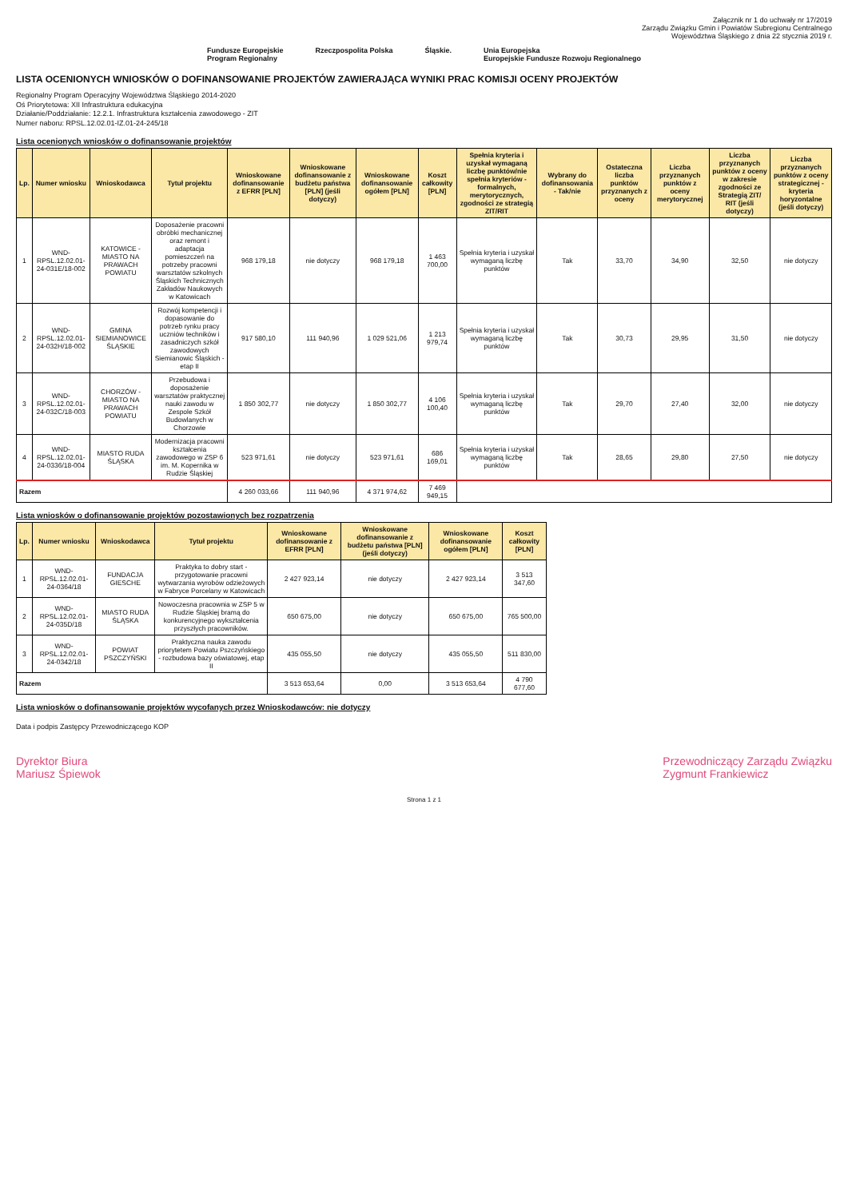Załącznik nr 1 do uchwały nr 17/2019
Zarządu Związku Gmin i Powiatów Subregionu Centralnego
Województwa Śląskiego z dnia 22 stycznia 2019 r.
Fundusze Europejskie
Program Regionalny Rzeczpospolita Polska Śląskie. Unia Europejska
Europejskie Fundusze Rozwoju Regionalnego
LISTA OCENIONYCH WNIOSKÓW O DOFINANSOWANIE PROJEKTÓW ZAWIERAJĄCA WYNIKI PRAC KOMISJI OCENY PROJEKTÓW
Regionalny Program Operacyjny Województwa Śląskiego 2014-2020
Oś Priorytetowa: XII Infrastruktura edukacyjna
Działanie/Poddziałanie: 12.2.1. Infrastruktura kształcenia zawodowego - ZIT
Numer naboru: RPSL.12.02.01-IZ.01-24-245/18
Lista ocenionych wniosków o dofinansowanie projektów
| Lp. | Numer wniosku | Wnioskodawca | Tytuł projektu | Wnioskowane dofinansowanie z EFRR [PLN] | Wnioskowane dofinansowanie z budżetu państwa [PLN] (jeśli dotyczy) | Wnioskowane dofinansowanie ogółem [PLN] | Koszt całkowity [PLN] | Spełnia kryteria i uzyskał wymaganą liczbę punktów/nie spełnia kryteriów - formalnych, merytorycznych, zgodności ze strategią ZIT/RIT | Wybrany do dofinansowania - Tak/nie | Ostateczna liczba punktów przyznanych z oceny | Liczba przyznanych punktów z oceny merytorycznej | Liczba przyznanych punktów z oceny w zakresie zgodności ze Strategią ZIT/ RIT (jeśli dotyczy) | Liczba przyznanych punktów z oceny strategicznej - kryteria horyzontalne (jeśli dotyczy) |
| --- | --- | --- | --- | --- | --- | --- | --- | --- | --- | --- | --- | --- | --- |
| 1 | WND-RPSL.12.02.01-24-031E/18-002 | KATOWICE - MIASTO NA PRAWACH POWIATU | Doposażenie pracowni obróbki mechanicznej oraz remont i adaptacja pomieszczeń na potrzeby pracowni warsztatów szkolnych Śląskich Technicznych Zakładów Naukowych w Katowicach | 968 179,18 | nie dotyczy | 968 179,18 | 1 463 700,00 | Spełnia kryteria i uzyskał wymaganą liczbę punktów | Tak | 33,70 | 34,90 | 32,50 | nie dotyczy |
| 2 | WND-RPSL.12.02.01-24-032H/18-002 | GMINA SIEMIANOWICE ŚLĄSKIE | Rozwój kompetencji i dopasowanie do potrzeb rynku pracy uczniów techników i zasadniczych szkół zawodowych Siemianowic Śląskich - etap II | 917 580,10 | 111 940,96 | 1 029 521,06 | 1 213 979,74 | Spełnia kryteria i uzyskał wymaganą liczbę punktów | Tak | 30,73 | 29,95 | 31,50 | nie dotyczy |
| 3 | WND-RPSL.12.02.01-24-032C/18-003 | CHORZÓW - MIASTO NA PRAWACH POWIATU | Przebudowa i doposażenie warsztatów praktycznej nauki zawodu w Zespole Szkół Budowlanych w Chorzowie | 1 850 302,77 | nie dotyczy | 1 850 302,77 | 4 106 100,40 | Spełnia kryteria i uzyskał wymaganą liczbę punktów | Tak | 29,70 | 27,40 | 32,00 | nie dotyczy |
| 4 | WND-RPSL.12.02.01-24-0336/18-004 | MIASTO RUDA ŚLĄSKA | Modernizacja pracowni kształcenia zawodowego w ZSP 6 im. M. Kopernika w Rudzie Śląskiej | 523 971,61 | nie dotyczy | 523 971,61 | 686 169,01 | Spełnia kryteria i uzyskał wymaganą liczbę punktów | Tak | 28,65 | 29,80 | 27,50 | nie dotyczy |
| Razem | | | | 4 260 033,66 | 111 940,96 | 4 371 974,62 | 7 469 949,15 | | | | | | |
Lista wniosków o dofinansowanie projektów pozostawionych bez rozpatrzenia
| Lp. | Numer wniosku | Wnioskodawca | Tytuł projektu | Wnioskowane dofinansowanie z EFRR [PLN] | Wnioskowane dofinansowanie z budżetu państwa [PLN] (jeśli dotyczy) | Wnioskowane dofinansowanie ogółem [PLN] | Koszt całkowity [PLN] |
| --- | --- | --- | --- | --- | --- | --- | --- |
| 1 | WND-RPSL.12.02.01-24-0364/18 | FUNDACJA GIESCHE | Praktyka to dobry start - przygotowanie pracowni wytwarzania wyrobów odzieżowych w Fabryce Porcelany w Katowicach | 2 427 923,14 | nie dotyczy | 2 427 923,14 | 3 513 347,60 |
| 2 | WND-RPSL.12.02.01-24-035D/18 | MIASTO RUDA ŚLĄSKA | Nowoczesna pracownia w ZSP 5 w Rudzie Śląskiej bramą do konkurencyjnego wykształcenia przyszłych pracowników. | 650 675,00 | nie dotyczy | 650 675,00 | 765 500,00 |
| 3 | WND-RPSL.12.02.01-24-0342/18 | POWIAT PSZCZYŃSKI | Praktyczna nauka zawodu priorytetem Powiatu Pszczyńskiego - rozbudowa bazy oświatowej, etap II | 435 055,50 | nie dotyczy | 435 055,50 | 511 830,00 |
| Razem | | | | 3 513 653,64 | 0,00 | 3 513 653,64 | 4 790 677,60 |
Lista wniosków o dofinansowanie projektów wycofanych przez Wnioskodawców: nie dotyczy
Data i podpis Zastępcy Przewodniczącego KOP
Dyrektor Biura
Mariusz Śpiewok Przewodniczący Zarządu Związku
Zygmunt Frankiewicz
Strona 1 z 1